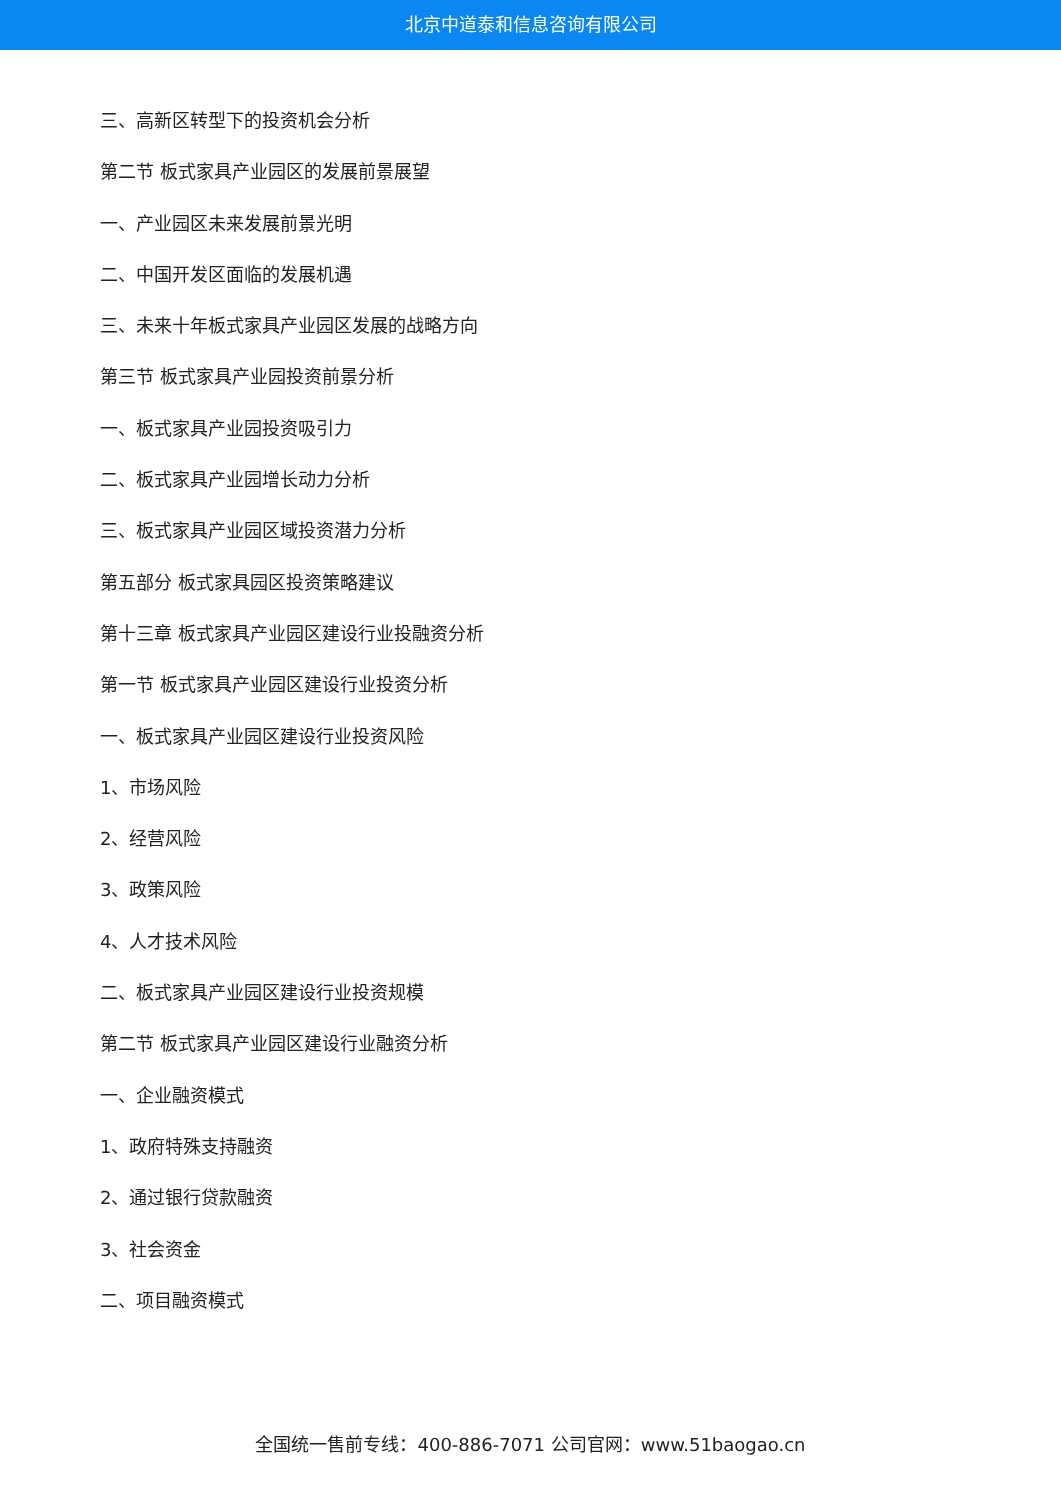北京中道泰和信息咨询有限公司
三、高新区转型下的投资机会分析
第二节 板式家具产业园区的发展前景展望
一、产业园区未来发展前景光明
二、中国开发区面临的发展机遇
三、未来十年板式家具产业园区发展的战略方向
第三节 板式家具产业园投资前景分析
一、板式家具产业园投资吸引力
二、板式家具产业园增长动力分析
三、板式家具产业园区域投资潜力分析
第五部分 板式家具园区投资策略建议
第十三章 板式家具产业园区建设行业投融资分析
第一节 板式家具产业园区建设行业投资分析
一、板式家具产业园区建设行业投资风险
1、市场风险
2、经营风险
3、政策风险
4、人才技术风险
二、板式家具产业园区建设行业投资规模
第二节 板式家具产业园区建设行业融资分析
一、企业融资模式
1、政府特殊支持融资
2、通过银行贷款融资
3、社会资金
二、项目融资模式
全国统一售前专线：400-886-7071 公司官网：www.51baogao.cn